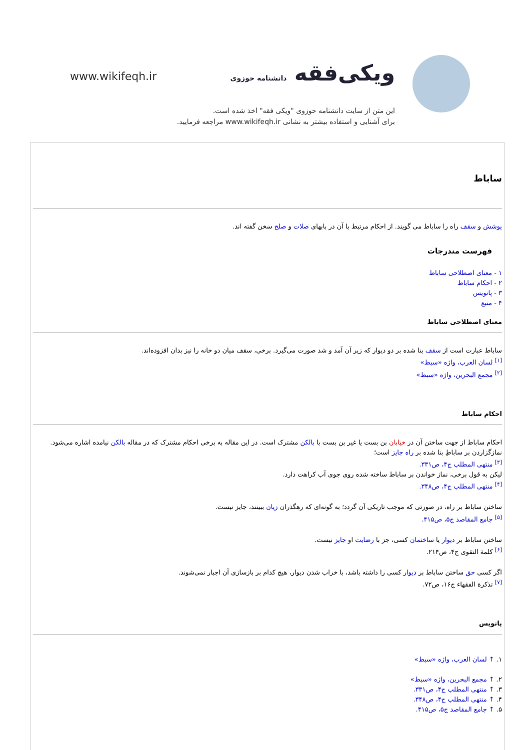www.wikifeqh.ir ویکی‌فقه دانشنامه حوزوی
این متن از سایت دانشنامه حوزوی "ویکی فقه" اخذ شده است.
برای آشنایی و استفاده بیشتر به نشانی www.wikifeqh.ir مراجعه فرمایید.
ساباط
پوشش و سقف راه را ساباط می گویند. از احکام مرتبط با آن در بابهای صلات و صلح سخن گفته اند.
فهرست مندرجات
۱ - معنای اصطلاحی ساباط
۲ - احکام ساباط
۳ - پانویس
۴ - منبع
معنای اصطلاحی ساباط
ساباط عبارت است از سقف بنا شده بر دو دیوار که زیر آن آمد و شد صورت می‌گیرد. برخی، سقف میان دو خانه را نیز بدان افزوده‌اند.
<sup>[۱]</sup> لسان العرب، واژه «سبط»
<sup>[۲]</sup> مجمع البحرین، واژه «سبط»
احکام ساباط
احکام ساباط از جهت ساختن آن در خیابان بن بست یا غیر بن بست با بالکن مشترک است. در این مقاله به برخی احکام مشترک که در مقاله بالکن نیامده اشاره می‌شود.
نمازگزاردن بر ساباطِ بنا شده بر راه جایز است؛
<sup>[۳]</sup> منتهی المطلب ج۴، ص۳۳۱.
لیکن به قول برخی، نماز خواندن بر ساباط ساخته شده روی جوی آب کراهت دارد.
<sup>[۴]</sup> منتهی المطلب ج۴، ص۳۴۸.
ساختن ساباط بر راه، در صورتی که موجب تاریکی آن گردد؛ به گونه‌ای که رهگذران زیان ببینند، جایز نیست.
<sup>[۵]</sup> جامع المقاصد ج۵، ص۴۱۵.
ساختن ساباط بر دیوار یا ساختمان کسی، جز با رضایت او جایز نیست.
<sup>[۶]</sup> کلمة التقوی ج۴، ص۲۱۴.
اگر کسی حق ساختن ساباط بر دیوار کسی را داشته باشد، با خراب شدن دیوار، هیچ کدام بر بازسازی آن اجبار نمی‌شوند.
<sup>[۷]</sup> تذکرة الفقهاء ج۱۶، ص۷۲.
پانویس
۱. ↑ لسان العرب، واژه «سبط»
۲. ↑ مجمع البحرین، واژه «سبط»
۳. ↑ منتهی المطلب ج۴، ص۳۳۱.
۴. ↑ منتهی المطلب ج۴، ص۳۴۸.
۵. ↑ جامع المقاصد ج۵، ص۴۱۵.